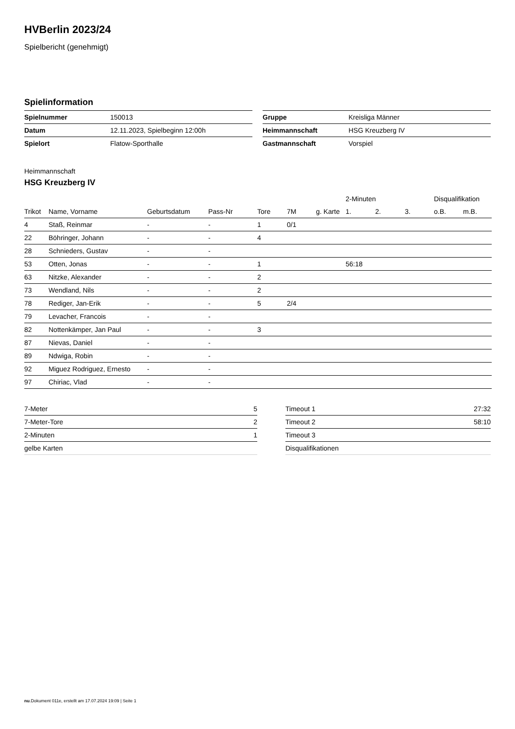HVBerlin 2023/24
Spielbericht (genehmigt)
Spielinformation
| Spielnummer | 150013 |
| Datum | 12.11.2023, Spielbeginn 12:00h |
| Spielort | Flatow-Sporthalle |
| Gruppe | Kreisliga Männer |
| Heimmannschaft | HSG Kreuzberg IV |
| Gastmannschaft | Vorspiel |
Heimmannschaft
HSG Kreuzberg IV
| | | | | | | | 2-Minuten | | | Disqualifikation | |
| --- | --- | --- | --- | --- | --- | --- | --- | --- | --- | --- | --- |
| Trikot | Name, Vorname | Geburtsdatum | Pass-Nr | Tore | 7M | g. Karte | 1. | 2. | 3. | o.B. | m.B. |
| 4 | Staß, Reinmar | - | - | 1 | 0/1 | | | | | | |
| 22 | Böhringer, Johann | - | - | 4 | | | | | | | |
| 28 | Schnieders, Gustav | - | - | | | | | | | | |
| 53 | Otten, Jonas | - | - | 1 | | | 56:18 | | | | |
| 63 | Nitzke, Alexander | - | - | 2 | | | | | | | |
| 73 | Wendland, Nils | - | - | 2 | | | | | | | |
| 78 | Rediger, Jan-Erik | - | - | 5 | 2/4 | | | | | | |
| 79 | Levacher, Francois | - | - | | | | | | | | |
| 82 | Nottenkämper, Jan Paul | - | - | 3 | | | | | | | |
| 87 | Nievas, Daniel | - | - | | | | | | | | |
| 89 | Ndwiga, Robin | - | - | | | | | | | | |
| 92 | Miguez Rodriguez, Ernesto | - | - | | | | | | | | |
| 97 | Chiriac, Vlad | - | - | | | | | | | | |
| 7-Meter | 5 |
| 7-Meter-Tore | 2 |
| 2-Minuten | 1 |
| gelbe Karten | |
| Timeout 1 | 27:32 |
| Timeout 2 | 58:10 |
| Timeout 3 | |
| Disqualifikationen | |
nu.Dokument 011e, erstellt am 17.07.2024 19:09 | Seite 1